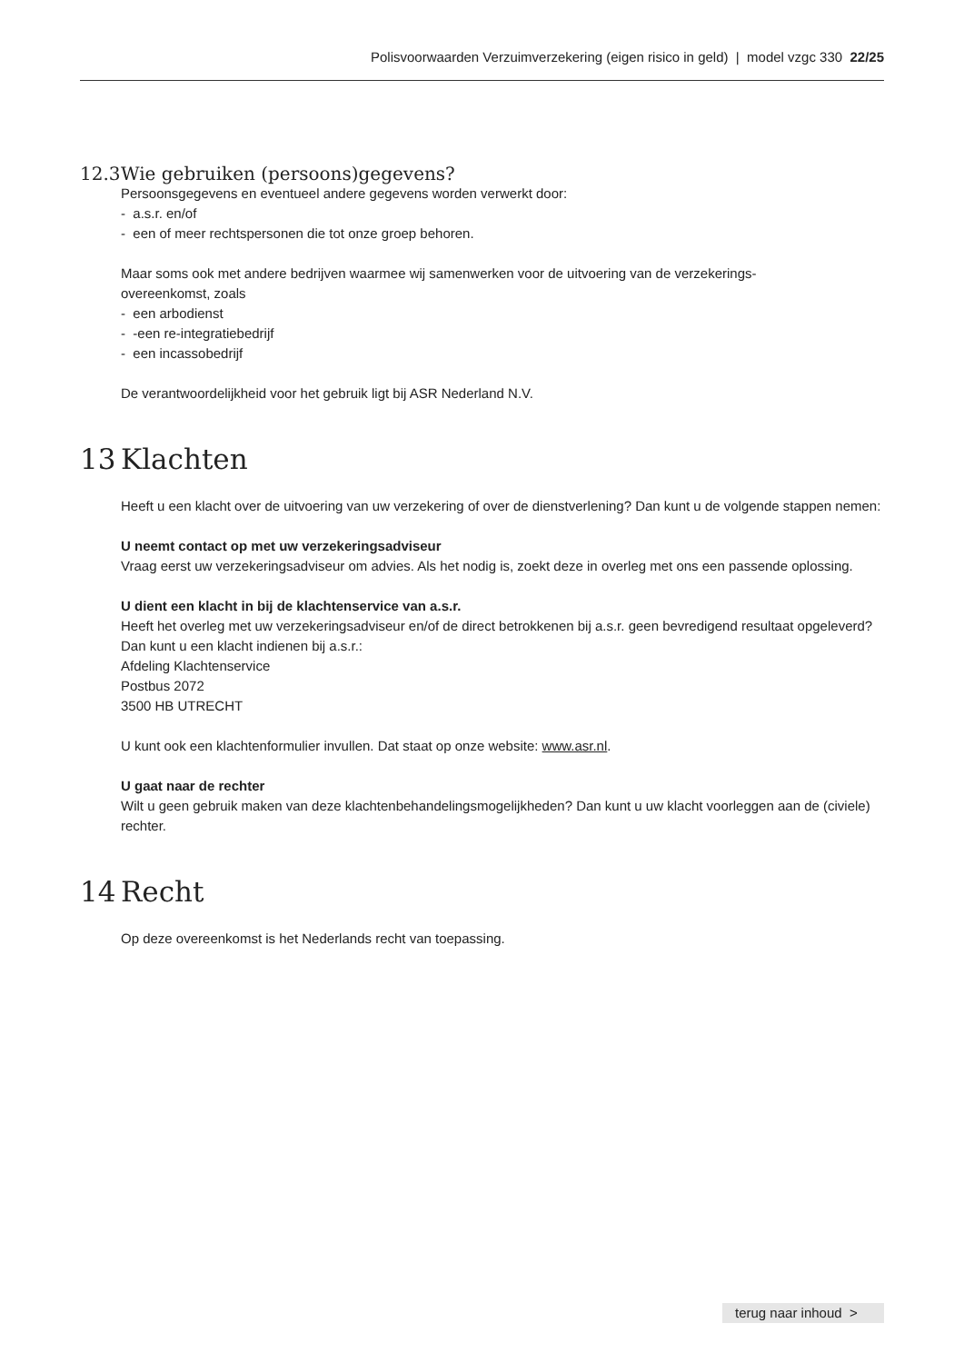Polisvoorwaarden Verzuimverzekering (eigen risico in geld) | model vzgc 330 22/25
12.3 Wie gebruiken (persoons)gegevens?
Persoonsgegevens en eventueel andere gegevens worden verwerkt door:
- a.s.r. en/of
- een of meer rechtspersonen die tot onze groep behoren.
Maar soms ook met andere bedrijven waarmee wij samenwerken voor de uitvoering van de verzekerings-
overeenkomst, zoals
- een arbodienst
- -een re-integratiebedrijf
- een incassobedrijf
De verantwoordelijkheid voor het gebruik ligt bij ASR Nederland N.V.
13 Klachten
Heeft u een klacht over de uitvoering van uw verzekering of over de dienstverlening? Dan kunt u de volgende stappen nemen:
U neemt contact op met uw verzekeringsadviseur
Vraag eerst uw verzekeringsadviseur om advies. Als het nodig is, zoekt deze in overleg met ons een passende oplossing.
U dient een klacht in bij de klachtenservice van a.s.r.
Heeft het overleg met uw verzekeringsadviseur en/of de direct betrokkenen bij a.s.r. geen bevredigend resultaat opgeleverd? Dan kunt u een klacht indienen bij a.s.r.:
Afdeling Klachtenservice
Postbus 2072
3500 HB UTRECHT
U kunt ook een klachtenformulier invullen. Dat staat op onze website: www.asr.nl.
U gaat naar de rechter
Wilt u geen gebruik maken van deze klachtenbehandelingsmogelijkheden? Dan kunt u uw klacht voorleggen aan de (civiele) rechter.
14 Recht
Op deze overeenkomst is het Nederlands recht van toepassing.
terug naar inhoud >